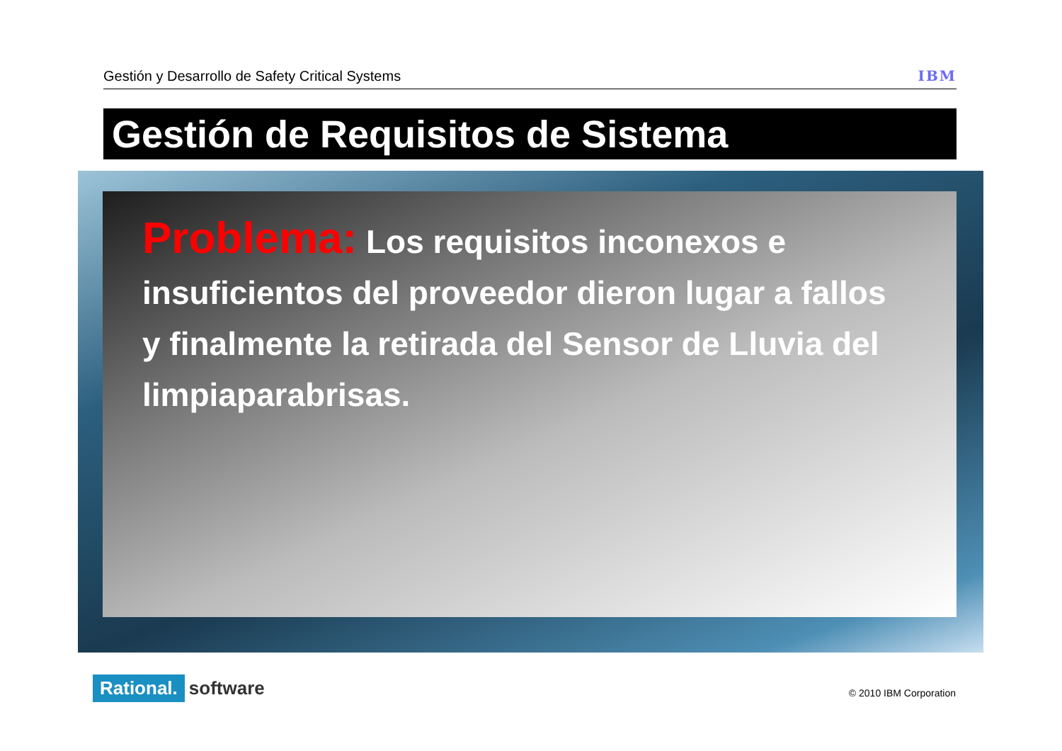Gestión y Desarrollo de Safety Critical Systems IBM
Gestión de Requisitos de Sistema
Problema: Los requisitos inconexos e insuficientos del proveedor dieron lugar a fallos y finalmente la retirada del Sensor de Lluvia del limpiaparabrisas.
Rational. software © 2010 IBM Corporation